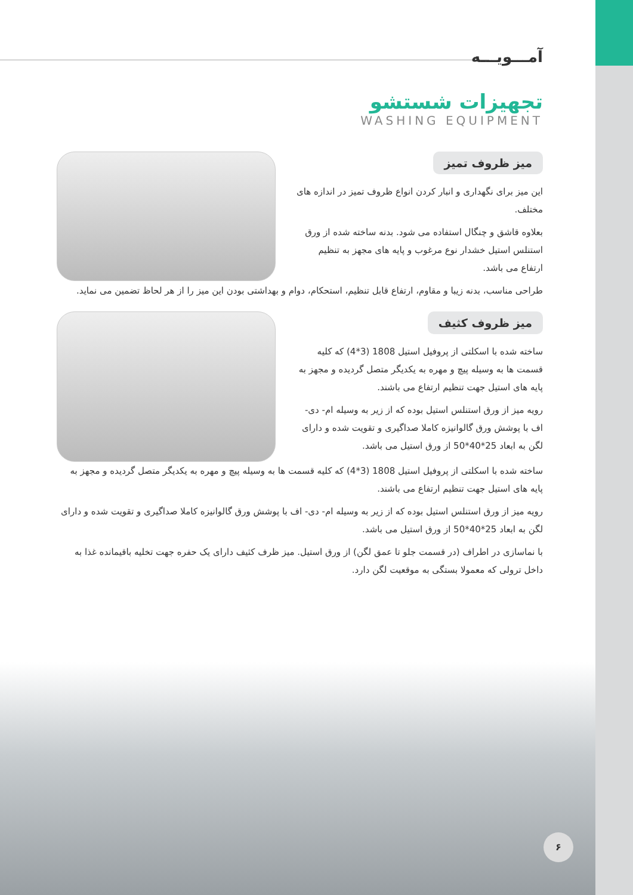آمـــویـــه
تجهیزات شستشو
WASHING EQUIPMENT
میز ظروف تمیز
این میز برای نگهداری و انبار کردن انواع ظروف تمیز در اندازه های مختلف.
بعلاوه قاشق و چنگال استفاده می شود. بدنه ساخته شده از ورق استنلس استیل خشدار نوع مرغوب و پایه های مجهز به تنظیم ارتفاع می باشد.
طراحی مناسب، بدنه زیبا و مقاوم، ارتفاع قابل تنظیم، استحکام، دوام و بهداشتی بودن این میز را از هر لحاظ تضمین می نماید.
میز ظروف کثیف
ساخته شده با اسکلتی از پروفیل استیل 1808 (3*4) که کلیه قسمت ها به وسیله پیچ و مهره به یکدیگر متصل گردیده و مجهز به پایه های استیل جهت تنظیم ارتفاع می باشند.
رویه میز از ورق استنلس استیل بوده که از زیر به وسیله ام- دی- اف با پوشش ورق گالوانیزه کاملا صداگیری و تقویت شده و دارای لگن به ابعاد 25*40*50 از ورق استیل می باشد.
ساخته شده با اسکلتی از پروفیل استیل 1808 (3*4) که کلیه قسمت ها به وسیله پیچ و مهره به یکدیگر متصل گردیده و مجهز به پایه های استیل جهت تنظیم ارتفاع می باشند.
رویه میز از ورق استنلس استیل بوده که از زیر به وسیله ام- دی- اف با پوشش ورق گالوانیزه کاملا صداگیری و تقویت شده و دارای لگن به ابعاد 25*40*50 از ورق استیل می باشد.
با نماسازی در اطراف (در قسمت جلو تا عمق لگن) از ورق استیل. میز ظرف کثیف دارای یک حفره جهت تخلیه باقیمانده غذا به داخل ترولی که معمولا بستگی به موقعیت لگن دارد.
۶